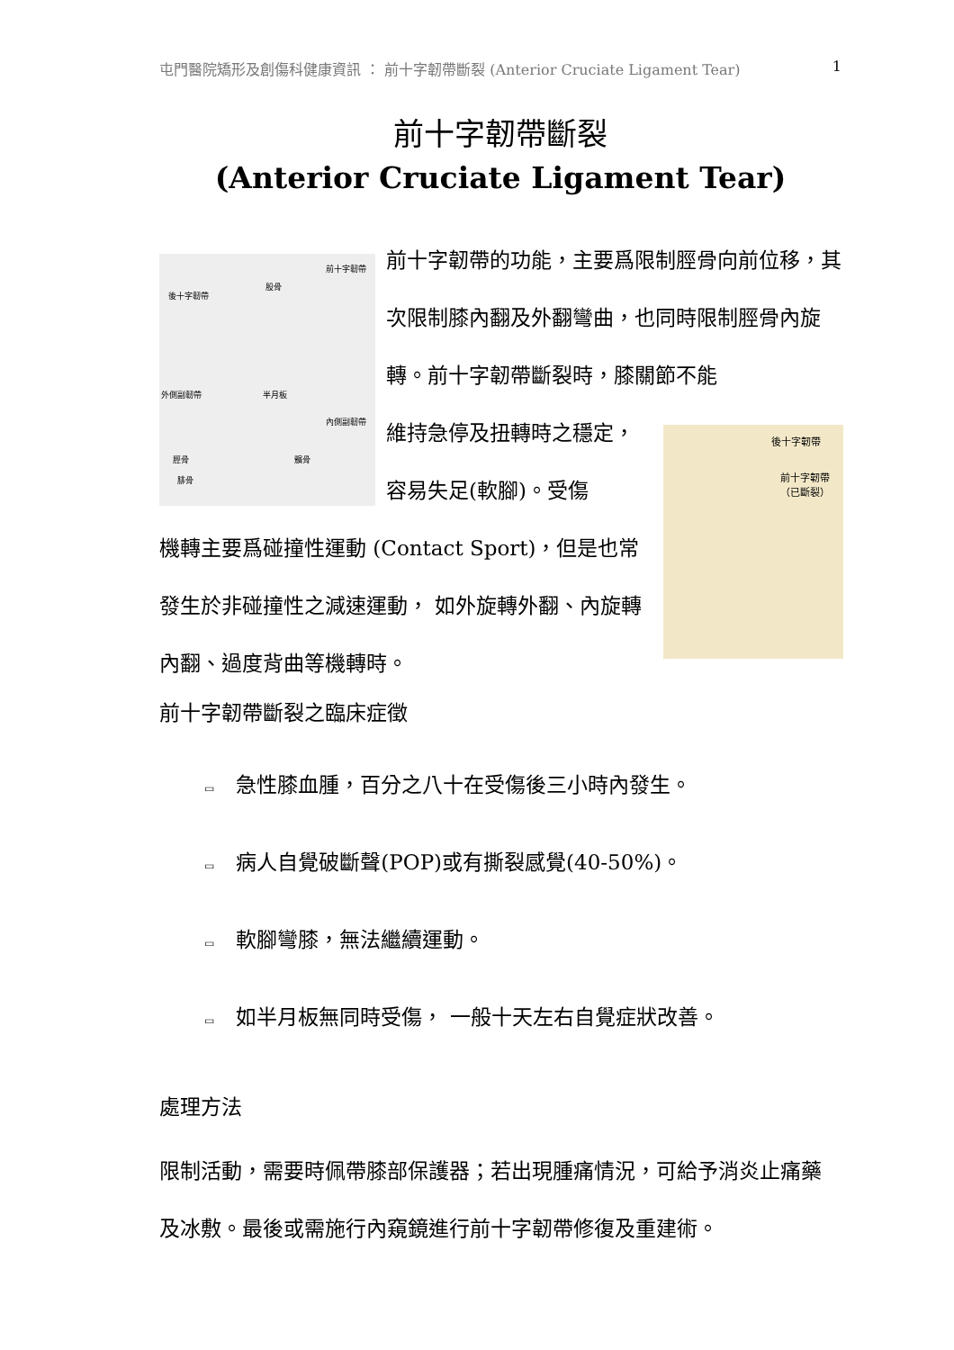屯門醫院矯形及創傷科健康資訊 ： 前十字韌帶斷裂 (Anterior Cruciate Ligament Tear) 1
前十字韌帶斷裂
(Anterior Cruciate Ligament Tear)
後十字韌帶
股骨
前十字韌帶
外側副韌帶 半月板
內側副韌帶
脛骨
腓骨
髕骨
後十字韌帶
前十字韌帶（已斷裂）
前十字韌帶的功能，主要爲限制脛骨向前位移，其次限制膝內翻及外翻彎曲，也同時限制脛骨內旋轉。前十字韌帶斷裂時，膝關節不能
維持急停及扭轉時之穩定，容易失足(軟腳)。受傷
機轉主要爲碰撞性運動 (Contact Sport)，但是也常發生於非碰撞性之減速運動， 如外旋轉外翻、內旋轉內翻、過度背曲等機轉時。
前十字韌帶斷裂之臨床症徵
▭ 急性膝血腫，百分之八十在受傷後三小時內發生。
▭ 病人自覺破斷聲(POP)或有撕裂感覺(40-50%)。
▭ 軟腳彎膝，無法繼續運動。
▭ 如半月板無同時受傷， 一般十天左右自覺症狀改善。
處理方法
限制活動，需要時佩帶膝部保護器；若出現腫痛情況，可給予消炎止痛藥及冰敷。最後或需施行內窺鏡進行前十字韌帶修復及重建術。